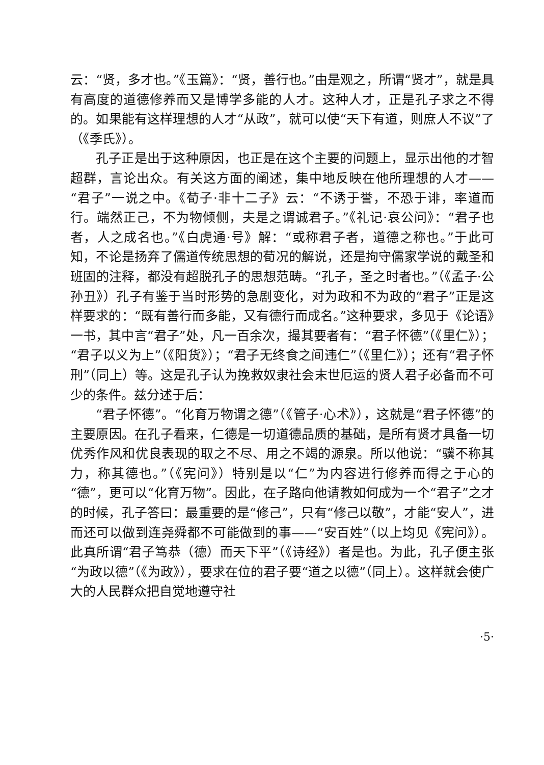云：“贤，多才也。”《玉篇》：“贤，善行也。”由是观之，所谓“贤才”，就是具有高度的道德修养而又是博学多能的人才。这种人才，正是孔子求之不得的。如果能有这样理想的人才“从政”，就可以使“天下有道，则庶人不议”了（《季氏》）。
孔子正是出于这种原因，也正是在这个主要的问题上，显示出他的才智超群，言论出众。有关这方面的阐述，集中地反映在他所理想的人才——“君子”一说之中。《荀子·非十二子》云：“不诱于誉，不恐于诽，率道而行。端然正己，不为物倾侧，夫是之谓诚君子。”《礼记·哀公问》：“君子也者，人之成名也。”《白虎通·号》解：“或称君子者，道德之称也。”于此可知，不论是扬弃了儒道传统思想的荀况的解说，还是拘守儒家学说的戴圣和班固的注释，都没有超脱孔子的思想范畴。“孔子，圣之时者也。”（《孟子·公孙丑》）孔子有鉴于当时形势的急剧变化，对为政和不为政的“君子”正是这样要求的：“既有善行而多能，又有德行而成名。”这种要求，多见于《论语》一书，其中言“君子”处，凡一百余次，撮其要者有：“君子怀德”（《里仁》）；“君子以义为上”（《阳货》）；“君子无终食之间违仁”（《里仁》）；还有“君子怀刑”（同上）等。这是孔子认为挽救奴隶社会末世厄运的贤人君子必备而不可少的条件。兹分述于后：
“君子怀德”。“化育万物谓之德”（《管子·心术》），这就是“君子怀德”的主要原因。在孔子看来，仁德是一切道德品质的基础，是所有贤才具备一切优秀作风和优良表现的取之不尽、用之不竭的源泉。所以他说：“骥不称其力，称其德也。”（《宪问》）特别是以“仁”为内容进行修养而得之于心的“德”，更可以“化育万物”。因此，在子路向他请教如何成为一个“君子”之才的时候，孔子答曰：最重要的是“修己”，只有“修己以敬”，才能“安人”，进而还可以做到连尧舜都不可能做到的事——“安百姓”（以上均见《宪问》）。此真所谓“君子笃恭（德）而天下平”（《诗经》）者是也。为此，孔子便主张“为政以德”（《为政》），要求在位的君子要“道之以德”（同上）。这样就会使广大的人民群众把自觉地遵守社
·5·